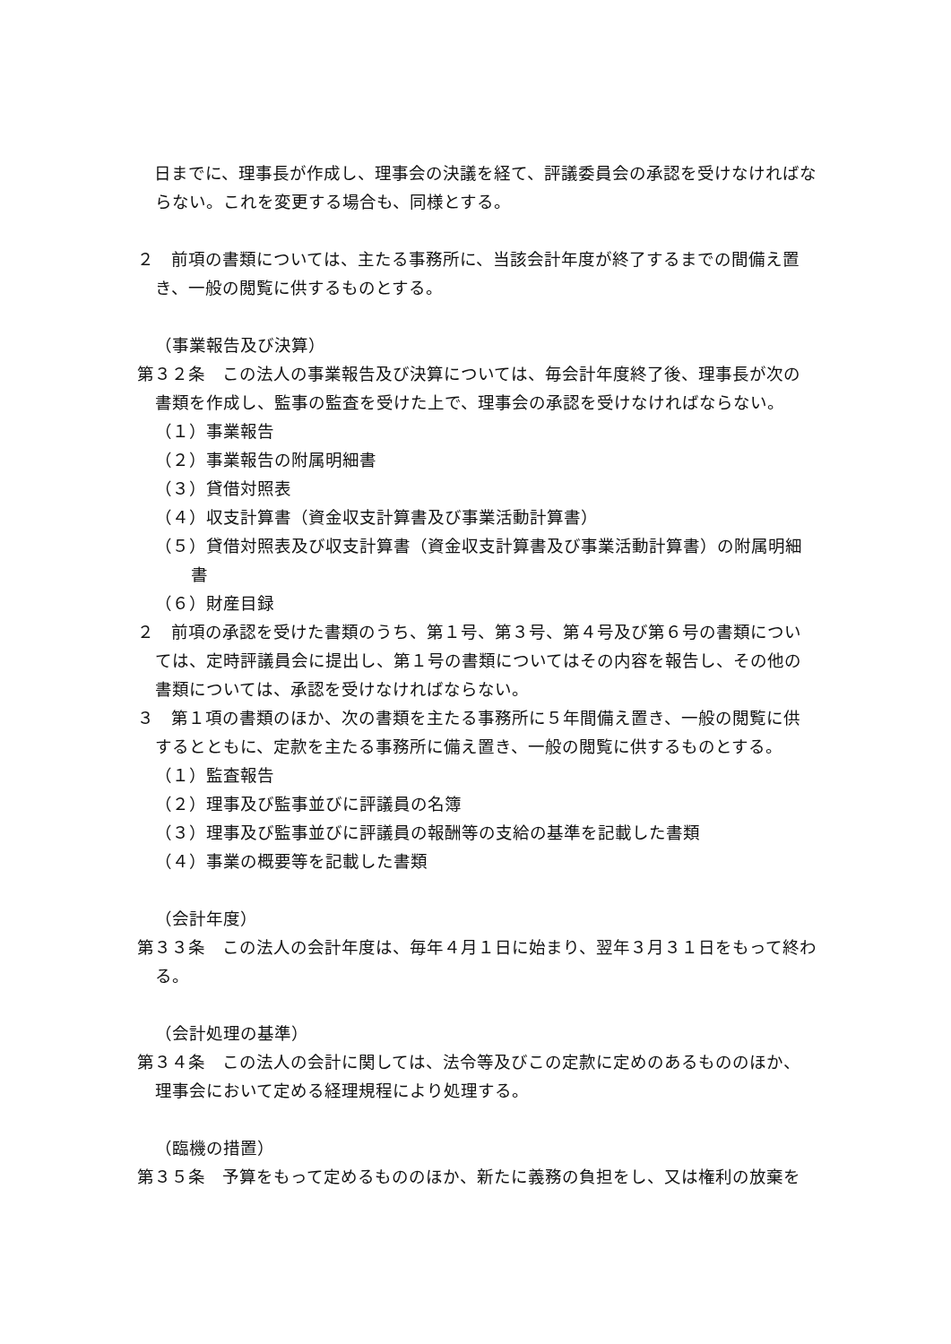日までに、理事長が作成し、理事会の決議を経て、評議委員会の承認を受けなければならない。これを変更する場合も、同様とする。
２　前項の書類については、主たる事務所に、当該会計年度が終了するまでの間備え置き、一般の閲覧に供するものとする。
（事業報告及び決算）
第３２条　この法人の事業報告及び決算については、毎会計年度終了後、理事長が次の書類を作成し、監事の監査を受けた上で、理事会の承認を受けなければならない。
（１）事業報告
（２）事業報告の附属明細書
（３）貸借対照表
（４）収支計算書（資金収支計算書及び事業活動計算書）
（５）貸借対照表及び収支計算書（資金収支計算書及び事業活動計算書）の附属明細書
（６）財産目録
２　前項の承認を受けた書類のうち、第１号、第３号、第４号及び第６号の書類については、定時評議員会に提出し、第１号の書類についてはその内容を報告し、その他の書類については、承認を受けなければならない。
３　第１項の書類のほか、次の書類を主たる事務所に５年間備え置き、一般の閲覧に供するとともに、定款を主たる事務所に備え置き、一般の閲覧に供するものとする。
（１）監査報告
（２）理事及び監事並びに評議員の名簿
（３）理事及び監事並びに評議員の報酬等の支給の基準を記載した書類
（４）事業の概要等を記載した書類
（会計年度）
第３３条　この法人の会計年度は、毎年４月１日に始まり、翌年３月３１日をもって終わる。
（会計処理の基準）
第３４条　この法人の会計に関しては、法令等及びこの定款に定めのあるもののほか、理事会において定める経理規程により処理する。
（臨機の措置）
第３５条　予算をもって定めるもののほか、新たに義務の負担をし、又は権利の放棄を